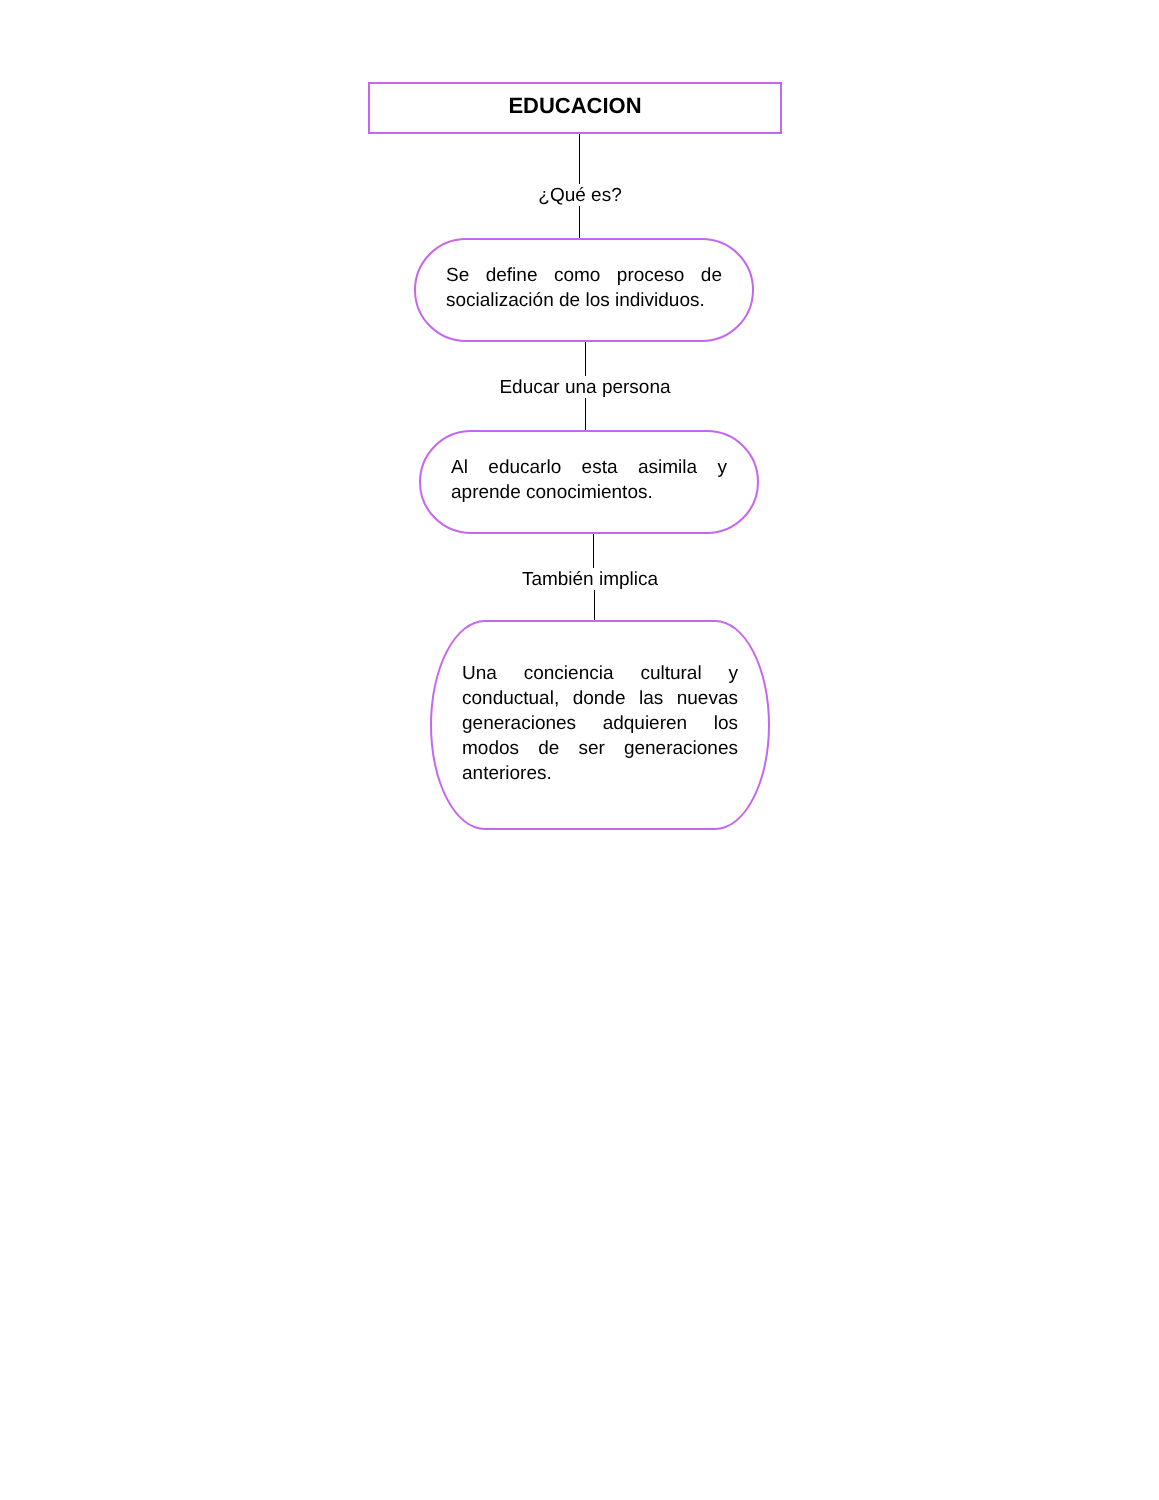EDUCACION
¿Qué es?
Se define como proceso de socialización de los individuos.
Educar una persona
Al educarlo esta asimila y aprende conocimientos.
También implica
Una conciencia cultural y conductual, donde las nuevas generaciones adquieren los modos de ser generaciones anteriores.